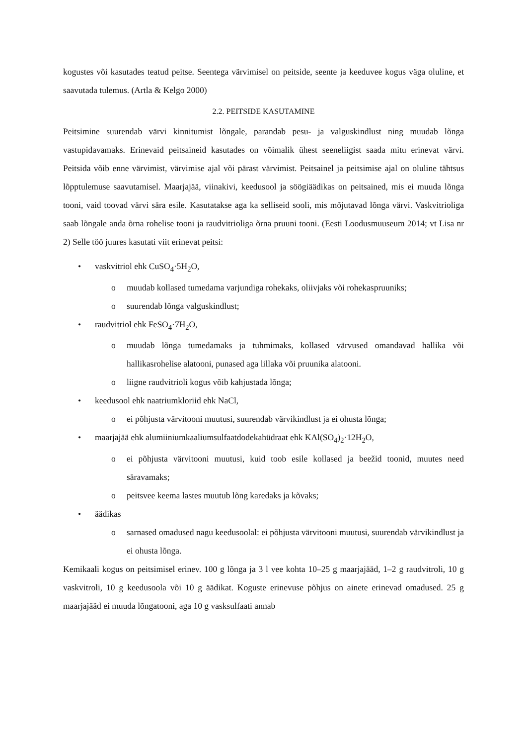kogustes või kasutades teatud peitse. Seentega värvimisel on peitside, seente ja keeduvee kogus väga oluline, et saavutada tulemus. (Artla & Kelgo 2000)
2.2. PEITSIDE KASUTAMINE
Peitsimine suurendab värvi kinnitumist lõngale, parandab pesu- ja valguskindlust ning muudab lõnga vastupidavamaks. Erinevaid peitsaineid kasutades on võimalik ühest seeneliigist saada mitu erinevat värvi. Peitsida võib enne värvimist, värvimise ajal või pärast värvimist. Peitsainel ja peitsimise ajal on oluline tähtsus lõpptulemuse saavutamisel. Maarjajää, viinakivi, keedusool ja söögiäädikas on peitsained, mis ei muuda lõnga tooni, vaid toovad värvi sära esile. Kasutatakse aga ka selliseid sooli, mis mõjutavad lõnga värvi. Vaskvitrioliga saab lõngale anda õrna rohelise tooni ja raudvitrioliga õrna pruuni tooni. (Eesti Loodusmuuseum 2014; vt Lisa nr 2) Selle töö juures kasutati viit erinevat peitsi:
• vaskvitriol ehk CuSO<sub>4</sub>·5H<sub>2</sub>O,
o muudab kollased tumedama varjundiga rohekaks, oliivjaks või rohekaspruuniks;
o suurendab lõnga valguskindlust;
• raudvitriol ehk FeSO<sub>4</sub>·7H<sub>2</sub>O,
o muudab lõnga tumedamaks ja tuhmimaks, kollased värvused omandavad hallika või hallikasrohelise alatooni, punased aga lillaka või pruunika alatooni.
o liigne raudvitrioli kogus võib kahjustada lõnga;
• keedusool ehk naatriumkloriid ehk NaCl,
o ei põhjusta värvitooni muutusi, suurendab värvikindlust ja ei ohusta lõnga;
• maarjajää ehk alumiiniumkaaliumsulfaatdodekahüdraat ehk KAl(SO<sub>4</sub>)<sub>2</sub>·12H<sub>2</sub>O,
o ei põhjusta värvitooni muutusi, kuid toob esile kollased ja beežid toonid, muutes need säravamaks;
o peitsvee keema lastes muutub lõng karedaks ja kõvaks;
• äädikas
o sarnased omadused nagu keedusoolal: ei põhjusta värvitooni muutusi, suurendab värvikindlust ja ei ohusta lõnga.
Kemikaali kogus on peitsimisel erinev. 100 g lõnga ja 3 l vee kohta 10–25 g maarjajääd, 1–2 g raudvitroli, 10 g vaskvitroli, 10 g keedusoola või 10 g äädikat. Koguste erinevuse põhjus on ainete erinevad omadused. 25 g maarjajääd ei muuda lõngatooni, aga 10 g vasksulfaati annab